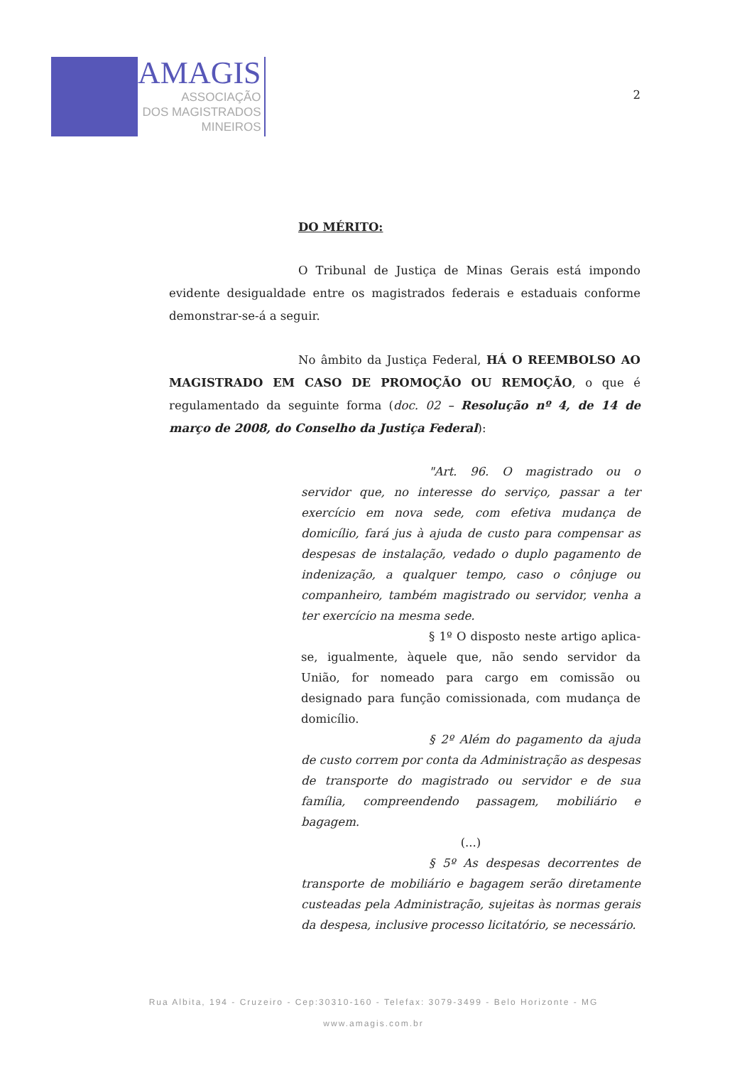AMAGIS
ASSOCIAÇÃO
DOS MAGISTRADOS
MINEIROS
2
DO MÉRITO:
O Tribunal de Justiça de Minas Gerais está impondo evidente desigualdade entre os magistrados federais e estaduais conforme demonstrar-se-á a seguir.
No âmbito da Justiça Federal, HÁ O REEMBOLSO AO MAGISTRADO EM CASO DE PROMOÇÃO OU REMOÇÃO, o que é regulamentado da seguinte forma (doc. 02 – Resolução nº 4, de 14 de março de 2008, do Conselho da Justiça Federal):
"Art. 96. O magistrado ou o servidor que, no interesse do serviço, passar a ter exercício em nova sede, com efetiva mudança de domicílio, fará jus à ajuda de custo para compensar as despesas de instalação, vedado o duplo pagamento de indenização, a qualquer tempo, caso o cônjuge ou companheiro, também magistrado ou servidor, venha a ter exercício na mesma sede.
§ 1º O disposto neste artigo aplica-se, igualmente, àquele que, não sendo servidor da União, for nomeado para cargo em comissão ou designado para função comissionada, com mudança de domicílio.
§ 2º Além do pagamento da ajuda de custo correm por conta da Administração as despesas de transporte do magistrado ou servidor e de sua família, compreendendo passagem, mobiliário e bagagem.
(...)
§ 5º As despesas decorrentes de transporte de mobiliário e bagagem serão diretamente custeadas pela Administração, sujeitas às normas gerais da despesa, inclusive processo licitatório, se necessário.
Rua Albita, 194 - Cruzeiro - Cep:30310-160 - Telefax: 3079-3499 - Belo Horizonte - MG
www.amagis.com.br